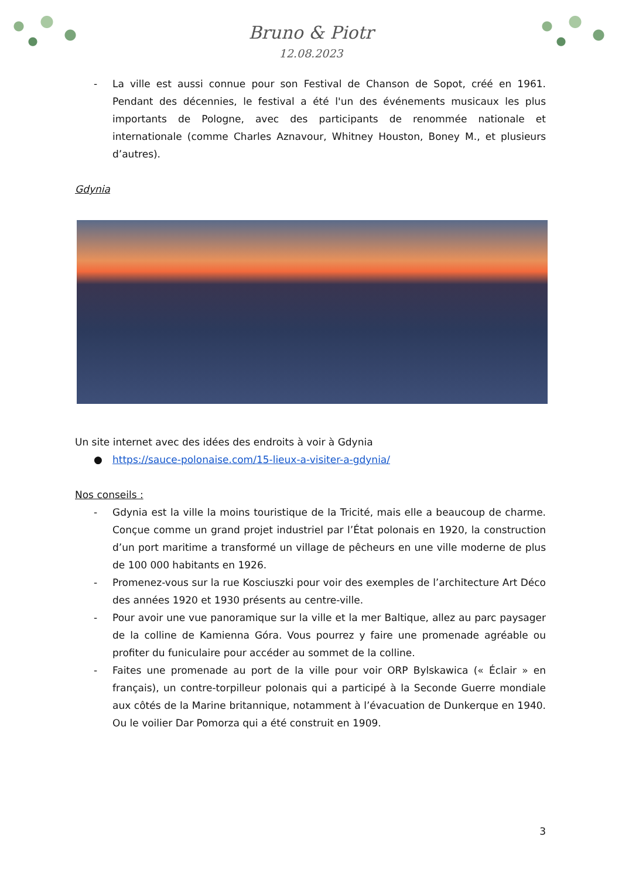Bruno & Piotr
12.08.2023
- La ville est aussi connue pour son Festival de Chanson de Sopot, créé en 1961. Pendant des décennies, le festival a été l'un des événements musicaux les plus importants de Pologne, avec des participants de renommée nationale et internationale (comme Charles Aznavour, Whitney Houston, Boney M., et plusieurs d’autres).
Gdynia
Un site internet avec des idées des endroits à voir à Gdynia
● https://sauce-polonaise.com/15-lieux-a-visiter-a-gdynia/
Nos conseils :
- Gdynia est la ville la moins touristique de la Tricité, mais elle a beaucoup de charme. Conçue comme un grand projet industriel par l’État polonais en 1920, la construction d’un port maritime a transformé un village de pêcheurs en une ville moderne de plus de 100 000 habitants en 1926.
- Promenez-vous sur la rue Kosciuszki pour voir des exemples de l’architecture Art Déco des années 1920 et 1930 présents au centre-ville.
- Pour avoir une vue panoramique sur la ville et la mer Baltique, allez au parc paysager de la colline de Kamienna Góra. Vous pourrez y faire une promenade agréable ou profiter du funiculaire pour accéder au sommet de la colline.
- Faites une promenade au port de la ville pour voir ORP Bylskawica (« Éclair » en français), un contre-torpilleur polonais qui a participé à la Seconde Guerre mondiale aux côtés de la Marine britannique, notamment à l’évacuation de Dunkerque en 1940. Ou le voilier Dar Pomorza qui a été construit en 1909.
3